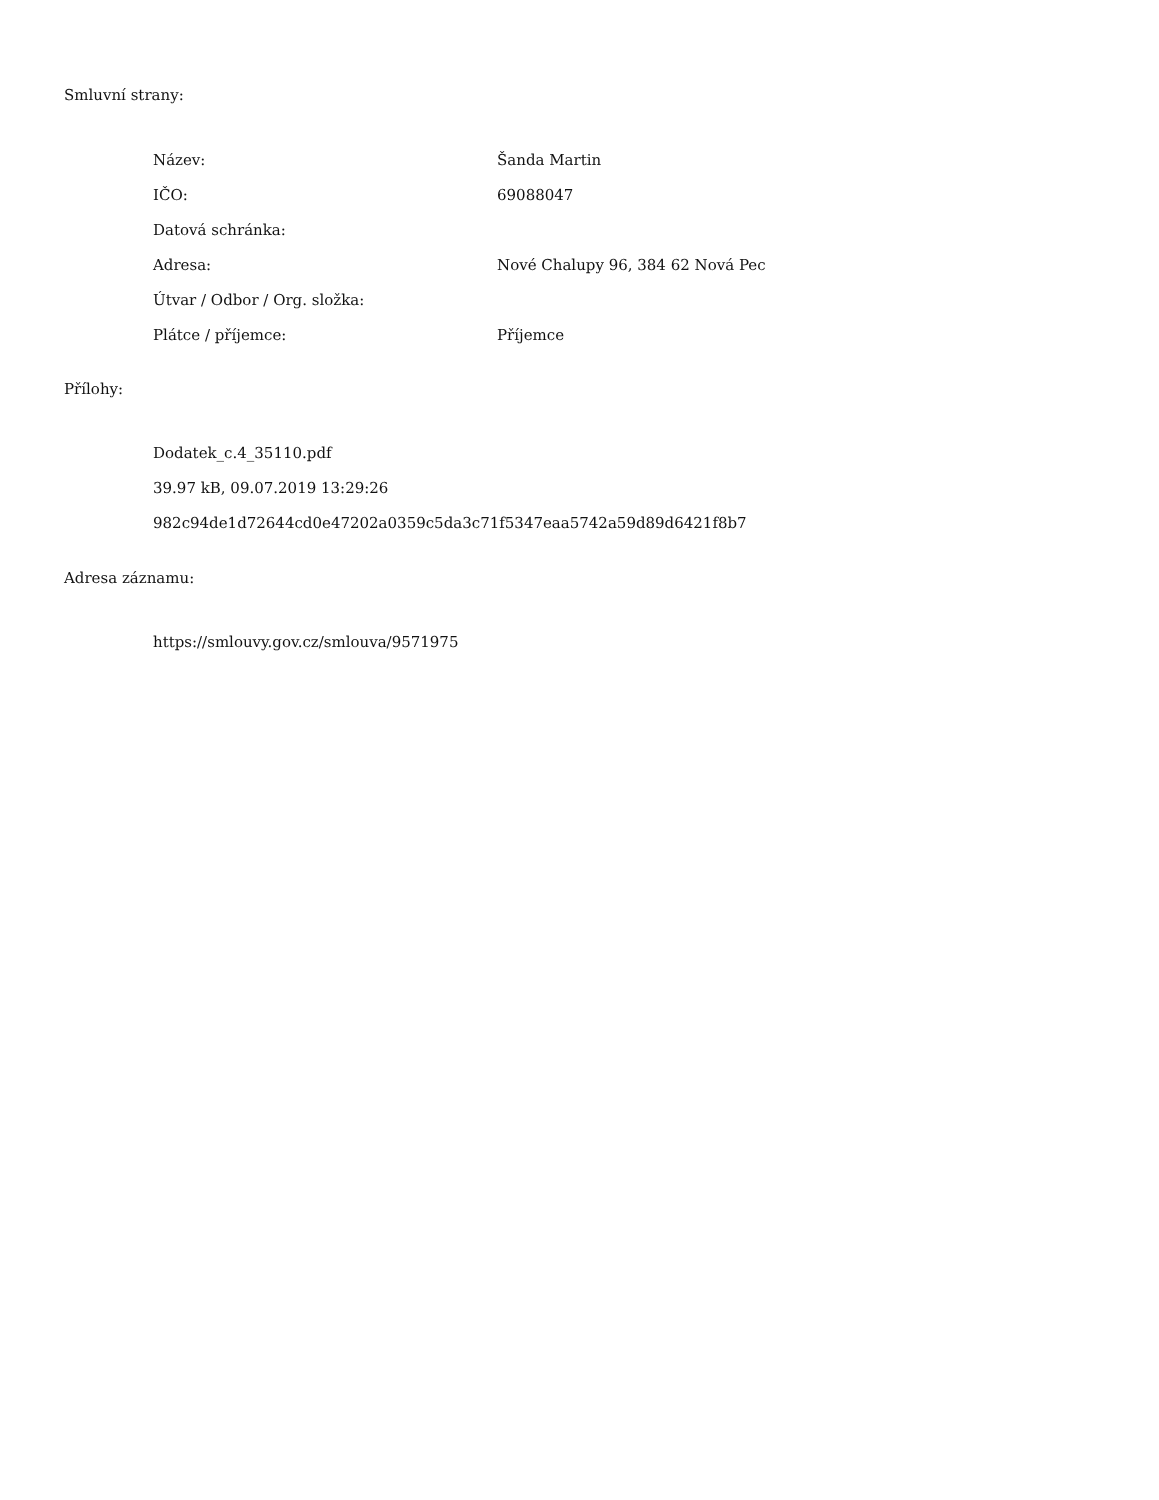Smluvní strany:
| Název: | Šanda Martin |
| IČO: | 69088047 |
| Datová schránka: | |
| Adresa: | Nové Chalupy 96, 384 62 Nová Pec |
| Útvar / Odbor / Org. složka: | |
| Plátce / příjemce: | Příjemce |
Přílohy:
Dodatek_c.4_35110.pdf
39.97 kB, 09.07.2019 13:29:26
982c94de1d72644cd0e47202a0359c5da3c71f5347eaa5742a59d89d6421f8b7
Adresa záznamu:
https://smlouvy.gov.cz/smlouva/9571975